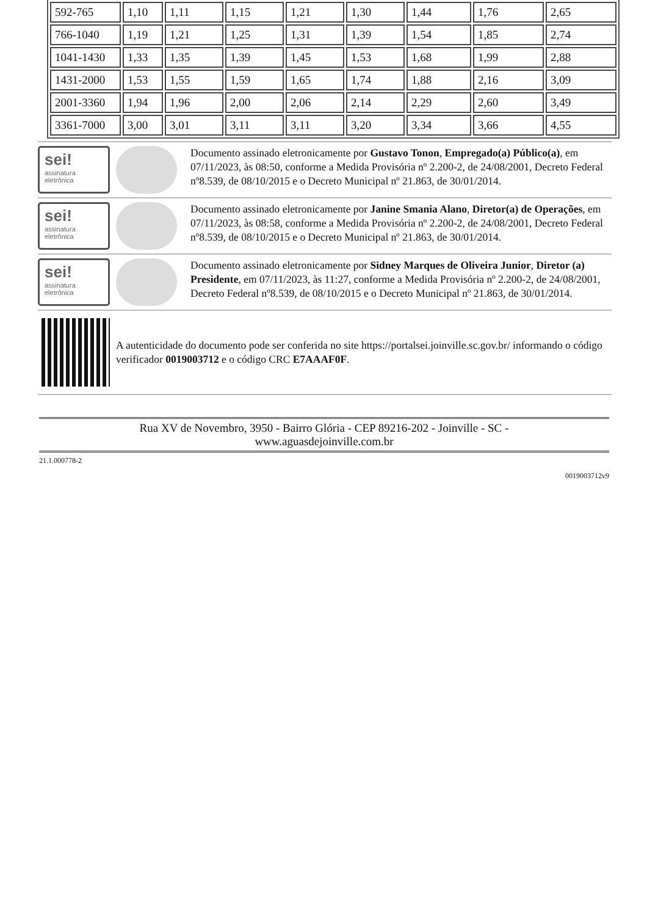| 592-765 | 1,10 | 1,11 | 1,15 | 1,21 | 1,30 | 1,44 | 1,76 | 2,65 |
| 766-1040 | 1,19 | 1,21 | 1,25 | 1,31 | 1,39 | 1,54 | 1,85 | 2,74 |
| 1041-1430 | 1,33 | 1,35 | 1,39 | 1,45 | 1,53 | 1,68 | 1,99 | 2,88 |
| 1431-2000 | 1,53 | 1,55 | 1,59 | 1,65 | 1,74 | 1,88 | 2,16 | 3,09 |
| 2001-3360 | 1,94 | 1,96 | 2,00 | 2,06 | 2,14 | 2,29 | 2,60 | 3,49 |
| 3361-7000 | 3,00 | 3,01 | 3,11 | 3,11 | 3,20 | 3,34 | 3,66 | 4,55 |
sei!
assinatura eletrônica
Documento assinado eletronicamente por Gustavo Tonon, Empregado(a) Público(a), em 07/11/2023, às 08:50, conforme a Medida Provisória nº 2.200-2, de 24/08/2001, Decreto Federal nº8.539, de 08/10/2015 e o Decreto Municipal nº 21.863, de 30/01/2014.
sei!
assinatura eletrônica
Documento assinado eletronicamente por Janine Smania Alano, Diretor(a) de Operações, em 07/11/2023, às 08:58, conforme a Medida Provisória nº 2.200-2, de 24/08/2001, Decreto Federal nº8.539, de 08/10/2015 e o Decreto Municipal nº 21.863, de 30/01/2014.
sei!
assinatura eletrônica
Documento assinado eletronicamente por Sidney Marques de Oliveira Junior, Diretor (a) Presidente, em 07/11/2023, às 11:27, conforme a Medida Provisória nº 2.200-2, de 24/08/2001, Decreto Federal nº8.539, de 08/10/2015 e o Decreto Municipal nº 21.863, de 30/01/2014.
A autenticidade do documento pode ser conferida no site https://portalsei.joinville.sc.gov.br/ informando o código verificador 0019003712 e o código CRC E7AAAF0F.
Rua XV de Novembro, 3950 - Bairro Glória - CEP 89216-202 - Joinville - SC -
www.aguasdejoinville.com.br
21.1.000778-2
0019003712v9